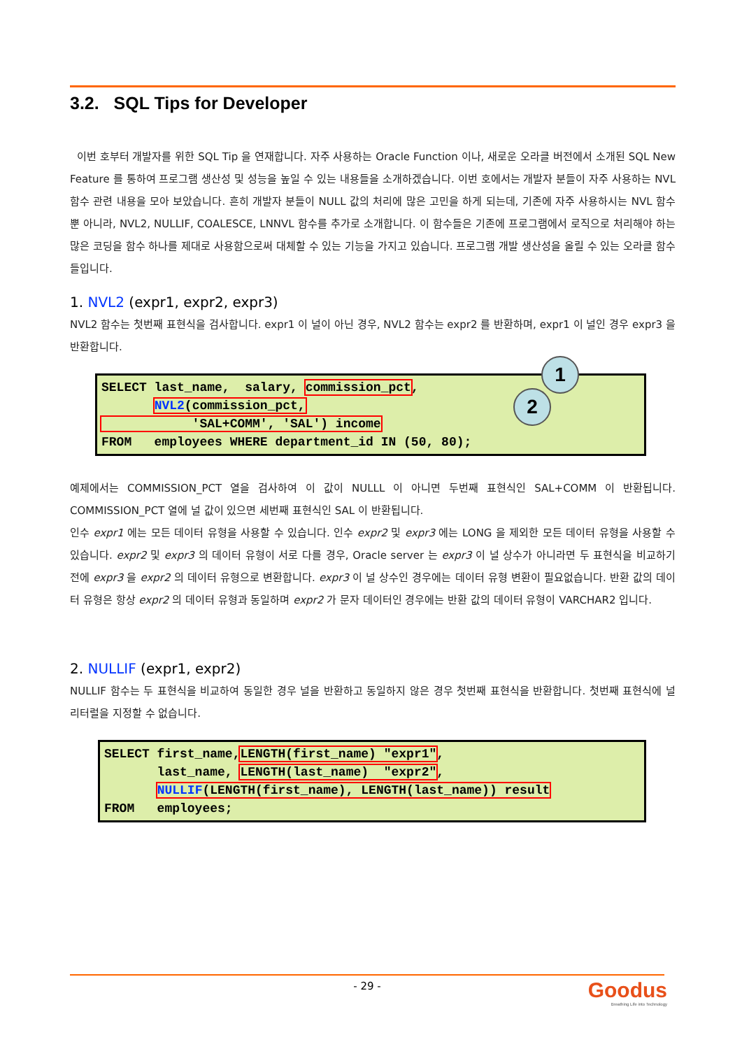3.2. SQL Tips for Developer
이번 호부터 개발자를 위한 SQL Tip 을 연재합니다. 자주 사용하는 Oracle Function 이나, 새로운 오라클 버전에서 소개된 SQL New Feature 를 통하여 프로그램 생산성 및 성능을 높일 수 있는 내용들을 소개하겠습니다. 이번 호에서는 개발자 분들이 자주 사용하는 NVL 함수 관련 내용을 모아 보았습니다. 흔히 개발자 분들이 NULL 값의 처리에 많은 고민을 하게 되는데, 기존에 자주 사용하시는 NVL 함수 뿐 아니라, NVL2, NULLIF, COALESCE, LNNVL 함수를 추가로 소개합니다. 이 함수들은 기존에 프로그램에서 로직으로 처리해야 하는 많은 코딩을 함수 하나를 제대로 사용함으로써 대체할 수 있는 기능을 가지고 있습니다. 프로그램 개발 생산성을 올릴 수 있는 오라클 함수들입니다.
1. NVL2 (expr1, expr2, expr3)
NVL2 함수는 첫번째 표현식을 검사합니다. expr1 이 널이 아닌 경우, NVL2 함수는 expr2 를 반환하며, expr1 이 널인 경우 expr3 을 반환합니다.
SELECT last_name, salary, commission_pct, NVL2(commission_pct, 'SAL+COMM', 'SAL') income FROM employees WHERE department_id IN (50, 80);
1
2
예제에서는 COMMISSION_PCT 열을 검사하여 이 값이 NULLL 이 아니면 두번째 표현식인 SAL+COMM 이 반환됩니다. COMMISSION_PCT 열에 널 값이 있으면 세번째 표현식인 SAL 이 반환됩니다.
인수 expr1 에는 모든 데이터 유형을 사용할 수 있습니다. 인수 expr2 및 expr3 에는 LONG 을 제외한 모든 데이터 유형을 사용할 수 있습니다. expr2 및 expr3 의 데이터 유형이 서로 다를 경우, Oracle server 는 expr3 이 널 상수가 아니라면 두 표현식을 비교하기 전에 expr3 을 expr2 의 데이터 유형으로 변환합니다. expr3 이 널 상수인 경우에는 데이터 유형 변환이 필요없습니다. 반환 값의 데이터 유형은 항상 expr2 의 데이터 유형과 동일하며 expr2 가 문자 데이터인 경우에는 반환 값의 데이터 유형이 VARCHAR2 입니다.
2. NULLIF (expr1, expr2)
NULLIF 함수는 두 표현식을 비교하여 동일한 경우 널을 반환하고 동일하지 않은 경우 첫번째 표현식을 반환합니다. 첫번째 표현식에 널 리터럴을 지정할 수 없습니다.
SELECT first_name,LENGTH(first_name) "expr1", last_name, LENGTH(last_name) "expr2", NULLIF(LENGTH(first_name), LENGTH(last_name)) result FROM employees;
- 29 -
Goodus
Breathing Life into Technology